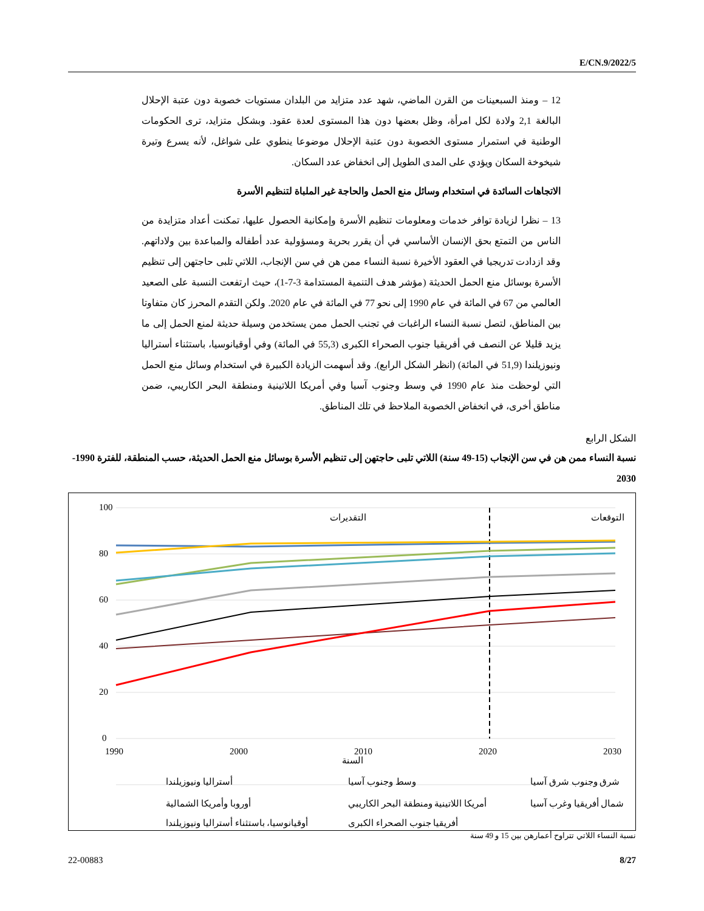E/CN.9/2022/5
12 – ومنذ السبعينات من القرن الماضي، شهد عدد متزايد من البلدان مستويات خصوبة دون عتبة الإحلال البالغة 2,1 ولادة لكل امرأة، وظل بعضها دون هذا المستوى لعدة عقود. وبشكل متزايد، ترى الحكومات الوطنية في استمرار مستوى الخصوبة دون عتبة الإحلال موضوعا ينطوي على شواغل، لأنه يسرع وتيرة شيخوخة السكان ويؤدي على المدى الطويل إلى انخفاض عدد السكان.
الاتجاهات السائدة في استخدام وسائل منع الحمل والحاجة غير الملباة لتنظيم الأسرة
13 – نظرا لزيادة توافر خدمات ومعلومات تنظيم الأسرة وإمكانية الحصول عليها، تمكنت أعداد متزايدة من الناس من التمتع بحق الإنسان الأساسي في أن يقرر بحرية ومسؤولية عدد أطفاله والمباعدة بين ولاداتهم. وقد ازدادت تدريجيا في العقود الأخيرة نسبة النساء ممن هن في سن الإنجاب، اللاتي تلبى حاجتهن إلى تنظيم الأسرة بوسائل منع الحمل الحديثة (مؤشر هدف التنمية المستدامة 3-7-1)، حيث ارتفعت النسبة على الصعيد العالمي من 67 في المائة في عام 1990 إلى نحو 77 في المائة في عام 2020. ولكن التقدم المحرز كان متفاوتا بين المناطق، لتصل نسبة النساء الراغبات في تجنب الحمل ممن يستخدمن وسيلة حديثة لمنع الحمل إلى ما يزيد قليلا عن النصف في أفريقيا جنوب الصحراء الكبرى (55,3 في المائة) وفي أوقيانوسيا، باستثناء أستراليا ونيوزيلندا (51,9 في المائة) (انظر الشكل الرابع). وقد أسهمت الزيادة الكبيرة في استخدام وسائل منع الحمل التي لوحظت منذ عام 1990 في وسط وجنوب آسيا وفي أمريكا اللاتينية ومنطقة البحر الكاريبي، ضمن مناطق أخرى، في انخفاض الخصوبة الملاحظ في تلك المناطق.
الشكل الرابع
نسبة النساء ممن هن في سن الإنجاب (15-49 سنة) اللاتي تلبى حاجتهن إلى تنظيم الأسرة بوسائل منع الحمل الحديثة، حسب المنطقة، للفترة 1990-2030
100
80
60
40
20
0
1990
2000
2010
2020
2030
السنة
التقديرات
التوقعات
أستراليا ونيوزيلندا
وسط وجنوب آسيا
شرق وجنوب شرق آسيا
أوروبا وأمريكا الشمالية
أمريكا اللاتينية ومنطقة البحر الكاريبي
شمال أفريقيا وغرب آسيا
أوقيانوسيا، باستثناء أستراليا ونيوزيلندا
أفريقيا جنوب الصحراء الكبرى
نسبة النساء اللاتي تتراوح أعمارهن بين 15 و 49 سنة
22-00883 8/27